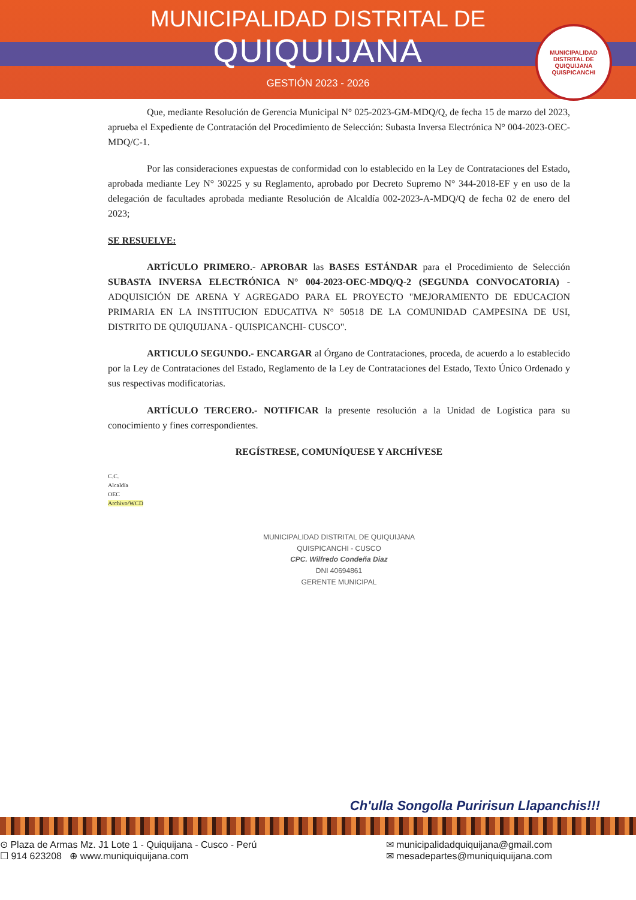MUNICIPALIDAD DISTRITAL DE
QUIQUIJANA
GESTIÓN 2023 - 2026
MUNICIPALIDAD DISTRITAL DE QUIQUIJANA
QUISPICANCHI
Que, mediante Resolución de Gerencia Municipal N° 025-2023-GM-MDQ/Q, de fecha 15 de marzo del 2023, aprueba el Expediente de Contratación del Procedimiento de Selección: Subasta Inversa Electrónica N° 004-2023-OEC-MDQ/C-1.
Por las consideraciones expuestas de conformidad con lo establecido en la Ley de Contrataciones del Estado, aprobada mediante Ley N° 30225 y su Reglamento, aprobado por Decreto Supremo N° 344-2018-EF y en uso de la delegación de facultades aprobada mediante Resolución de Alcaldía 002-2023-A-MDQ/Q de fecha 02 de enero del 2023;
SE RESUELVE:
ARTÍCULO PRIMERO.- APROBAR las BASES ESTÁNDAR para el Procedimiento de Selección SUBASTA INVERSA ELECTRÓNICA N° 004-2023-OEC-MDQ/Q-2 (SEGUNDA CONVOCATORIA) - ADQUISICIÓN DE ARENA Y AGREGADO PARA EL PROYECTO "MEJORAMIENTO DE EDUCACION PRIMARIA EN LA INSTITUCION EDUCATIVA N° 50518 DE LA COMUNIDAD CAMPESINA DE USI, DISTRITO DE QUIQUIJANA - QUISPICANCHI- CUSCO".
ARTICULO SEGUNDO.- ENCARGAR al Órgano de Contrataciones, proceda, de acuerdo a lo establecido por la Ley de Contrataciones del Estado, Reglamento de la Ley de Contrataciones del Estado, Texto Único Ordenado y sus respectivas modificatorias.
ARTÍCULO TERCERO.- NOTIFICAR la presente resolución a la Unidad de Logística para su conocimiento y fines correspondientes.
REGÍSTRESE, COMUNÍQUESE Y ARCHÍVESE
C.C.
Alcaldía
OEC
Archivo/WCD
MUNICIPALIDAD DISTRITAL DE QUIQUIJANA
QUISPICANCHI - CUSCO
CPC. Wilfredo Condeña Diaz
DNI 40694861
GERENTE MUNICIPAL
Ch'ulla Songolla Puririsun Llapanchis!!!
⊙ Plaza de Armas Mz. J1 Lote 1 - Quiquijana - Cusco - Perú
☐ 914 623208 ⊕ www.muniquiquijana.com
✉ municipalidadquiquijana@gmail.com
✉ mesadepartes@muniquiquijana.com